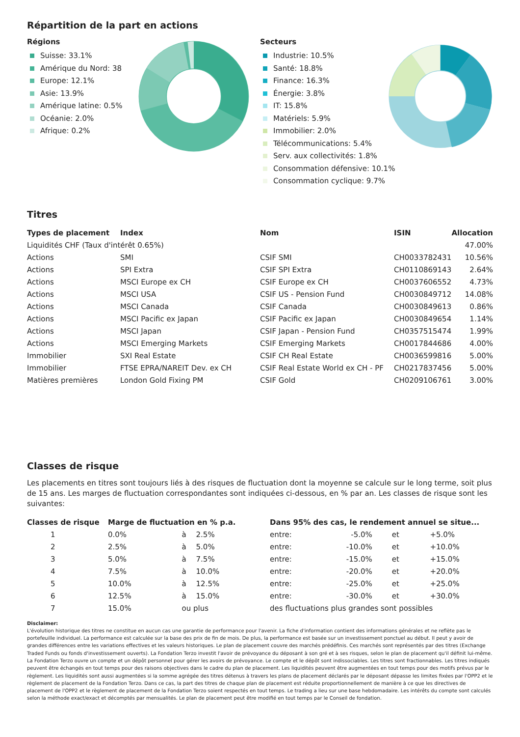Répartition de la part en actions
Régions
Suisse: 33.1%
Amérique du Nord: 38
Europe: 12.1%
Asie: 13.9%
Amérique latine: 0.5%
Océanie: 2.0%
Afrique: 0.2%
Secteurs
Industrie: 10.5%
Santé: 18.8%
Finance: 16.3%
Énergie: 3.8%
IT: 15.8%
Matériels: 5.9%
Immobilier: 2.0%
Télécommunications: 5.4%
Serv. aux collectivités: 1.8%
Consommation défensive: 10.1%
Consommation cyclique: 9.7%
Titres
| Types de placement | Index | Nom | ISIN | Allocation |
| --- | --- | --- | --- | --- |
| Liquidités CHF (Taux d'intérêt 0.65%) | | | | 47.00% |
| Actions | SMI | CSIF SMI | CH0033782431 | 10.56% |
| Actions | SPI Extra | CSIF SPI Extra | CH0110869143 | 2.64% |
| Actions | MSCI Europe ex CH | CSIF Europe ex CH | CH0037606552 | 4.73% |
| Actions | MSCI USA | CSIF US - Pension Fund | CH0030849712 | 14.08% |
| Actions | MSCI Canada | CSIF Canada | CH0030849613 | 0.86% |
| Actions | MSCI Pacific ex Japan | CSIF Pacific ex Japan | CH0030849654 | 1.14% |
| Actions | MSCI Japan | CSIF Japan - Pension Fund | CH0357515474 | 1.99% |
| Actions | MSCI Emerging Markets | CSIF Emerging Markets | CH0017844686 | 4.00% |
| Immobilier | SXI Real Estate | CSIF CH Real Estate | CH0036599816 | 5.00% |
| Immobilier | FTSE EPRA/NAREIT Dev. ex CH | CSIF Real Estate World ex CH - PF | CH0217837456 | 5.00% |
| Matières premières | London Gold Fixing PM | CSIF Gold | CH0209106761 | 3.00% |
Classes de risque
Les placements en titres sont toujours liés à des risques de fluctuation dont la moyenne se calcule sur le long terme, soit plus de 15 ans. Les marges de fluctuation correspondantes sont indiquées ci-dessous, en % par an. Les classes de risque sont les suivantes:
| Classes de risque | Marge de fluctuation en % p.a. | | | Dans 95% des cas, le rendement annuel se situe... | | | |
| --- | --- | --- | --- | --- | --- | --- | --- |
| 1 | 0.0% | à | 2.5% | entre: | -5.0% | et | +5.0% |
| 2 | 2.5% | à | 5.0% | entre: | -10.0% | et | +10.0% |
| 3 | 5.0% | à | 7.5% | entre: | -15.0% | et | +15.0% |
| 4 | 7.5% | à | 10.0% | entre: | -20.0% | et | +20.0% |
| 5 | 10.0% | à | 12.5% | entre: | -25.0% | et | +25.0% |
| 6 | 12.5% | à | 15.0% | entre: | -30.0% | et | +30.0% |
| 7 | 15.0% | ou plus | | des fluctuations plus grandes sont possibles | | | |
Disclaimer:
L'évolution historique des titres ne constitue en aucun cas une garantie de performance pour l'avenir. La fiche d'information contient des informations générales et ne reflète pas le portefeuille individuel. La performance est calculée sur la base des prix de fin de mois. De plus, la performance est basée sur un investissement ponctuel au début. Il peut y avoir de grandes différences entre les variations effectives et les valeurs historiques. Le plan de placement couvre des marchés prédéfinis. Ces marchés sont représentés par des titres (Exchange Traded Funds ou fonds d'investissement ouverts). La Fondation Terzo investit l'avoir de prévoyance du déposant à son gré et à ses risques, selon le plan de placement qu'il définit lui-même. La Fondation Terzo ouvre un compte et un dépôt personnel pour gérer les avoirs de prévoyance. Le compte et le dépôt sont indissociables. Les titres sont fractionnables. Les titres indiqués peuvent être échangés en tout temps pour des raisons objectives dans le cadre du plan de placement. Les liquidités peuvent être augmentées en tout temps pour des motifs prévus par le règlement. Les liquidités sont aussi augmentées si la somme agrégée des titres détenus à travers les plans de placement déclarés par le déposant dépasse les limites fixées par l'OPP2 et le règlement de placement de la Fondation Terzo. Dans ce cas, la part des titres de chaque plan de placement est réduite proportionnellement de manière à ce que les directives de placement de l'OPP2 et le règlement de placement de la Fondation Terzo soient respectés en tout temps. Le trading a lieu sur une base hebdomadaire. Les intérêts du compte sont calculés selon la méthode exact/exact et décomptés par mensualités. Le plan de placement peut être modifié en tout temps par le Conseil de fondation.